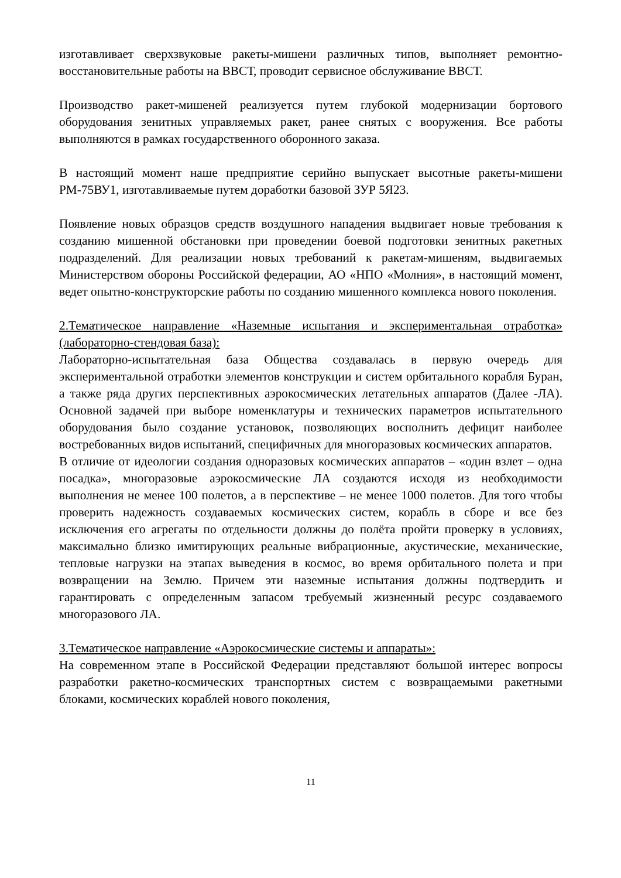изготавливает сверхзвуковые ракеты-мишени различных типов, выполняет ремонтно-восстановительные работы на ВВСТ, проводит сервисное обслуживание ВВСТ.
Производство ракет-мишеней реализуется путем глубокой модернизации бортового оборудования зенитных управляемых ракет, ранее снятых с вооружения. Все работы выполняются в рамках государственного оборонного заказа.
В настоящий момент наше предприятие серийно выпускает высотные ракеты-мишени РМ-75ВУ1, изготавливаемые путем доработки базовой ЗУР 5Я23.
Появление новых образцов средств воздушного нападения выдвигает новые требования к созданию мишенной обстановки при проведении боевой подготовки зенитных ракетных подразделений. Для реализации новых требований к ракетам-мишеням, выдвигаемых Министерством обороны Российской федерации, АО «НПО «Молния», в настоящий момент, ведет опытно-конструкторские работы по созданию мишенного комплекса нового поколения.
2.Тематическое направление «Наземные испытания и экспериментальная отработка» (лабораторно-стендовая база):
Лабораторно-испытательная база Общества создавалась в первую очередь для экспериментальной отработки элементов конструкции и систем орбитального корабля Буран, а также ряда других перспективных аэрокосмических летательных аппаратов (Далее -ЛА). Основной задачей при выборе номенклатуры и технических параметров испытательного оборудования было создание установок, позволяющих восполнить дефицит наиболее востребованных видов испытаний, специфичных для многоразовых космических аппаратов.
В отличие от идеологии создания одноразовых космических аппаратов – «один взлет – одна посадка», многоразовые аэрокосмические ЛА создаются исходя из необходимости выполнения не менее 100 полетов, а в перспективе – не менее 1000 полетов. Для того чтобы проверить надежность создаваемых космических систем, корабль в сборе и все без исключения его агрегаты по отдельности должны до полёта пройти проверку в условиях, максимально близко имитирующих реальные вибрационные, акустические, механические, тепловые нагрузки на этапах выведения в космос, во время орбитального полета и при возвращении на Землю. Причем эти наземные испытания должны подтвердить и гарантировать с определенным запасом требуемый жизненный ресурс создаваемого многоразового ЛА.
3.Тематическое направление «Аэрокосмические системы и аппараты»:
На современном этапе в Российской Федерации представляют большой интерес вопросы разработки ракетно-космических транспортных систем с возвращаемыми ракетными блоками, космических кораблей нового поколения,
11